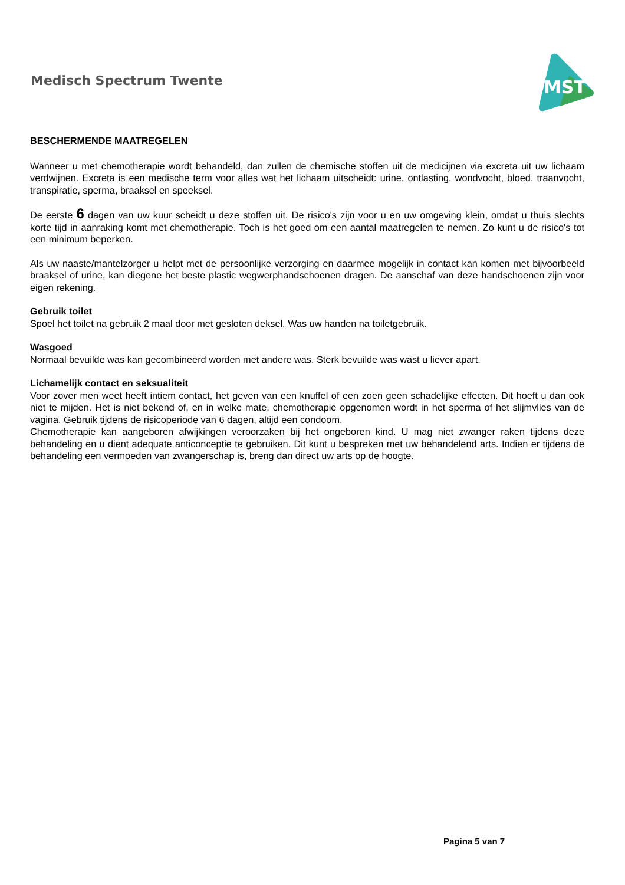Medisch Spectrum Twente
MST
BESCHERMENDE MAATREGELEN
Wanneer u met chemotherapie wordt behandeld, dan zullen de chemische stoffen uit de medicijnen via excreta uit uw lichaam verdwijnen. Excreta is een medische term voor alles wat het lichaam uitscheidt: urine, ontlasting, wondvocht, bloed, traanvocht, transpiratie, sperma, braaksel en speeksel.
De eerste 6 dagen van uw kuur scheidt u deze stoffen uit. De risico's zijn voor u en uw omgeving klein, omdat u thuis slechts korte tijd in aanraking komt met chemotherapie. Toch is het goed om een aantal maatregelen te nemen. Zo kunt u de risico's tot een minimum beperken.
Als uw naaste/mantelzorger u helpt met de persoonlijke verzorging en daarmee mogelijk in contact kan komen met bijvoorbeeld braaksel of urine, kan diegene het beste plastic wegwerphandschoenen dragen. De aanschaf van deze handschoenen zijn voor eigen rekening.
Gebruik toilet
Spoel het toilet na gebruik 2 maal door met gesloten deksel. Was uw handen na toiletgebruik.
Wasgoed
Normaal bevuilde was kan gecombineerd worden met andere was. Sterk bevuilde was wast u liever apart.
Lichamelijk contact en seksualiteit
Voor zover men weet heeft intiem contact, het geven van een knuffel of een zoen geen schadelijke effecten. Dit hoeft u dan ook niet te mijden. Het is niet bekend of, en in welke mate, chemotherapie opgenomen wordt in het sperma of het slijmvlies van de vagina. Gebruik tijdens de risicoperiode van 6 dagen, altijd een condoom.
Chemotherapie kan aangeboren afwijkingen veroorzaken bij het ongeboren kind. U mag niet zwanger raken tijdens deze behandeling en u dient adequate anticonceptie te gebruiken. Dit kunt u bespreken met uw behandelend arts. Indien er tijdens de behandeling een vermoeden van zwangerschap is, breng dan direct uw arts op de hoogte.
Pagina 5 van 7